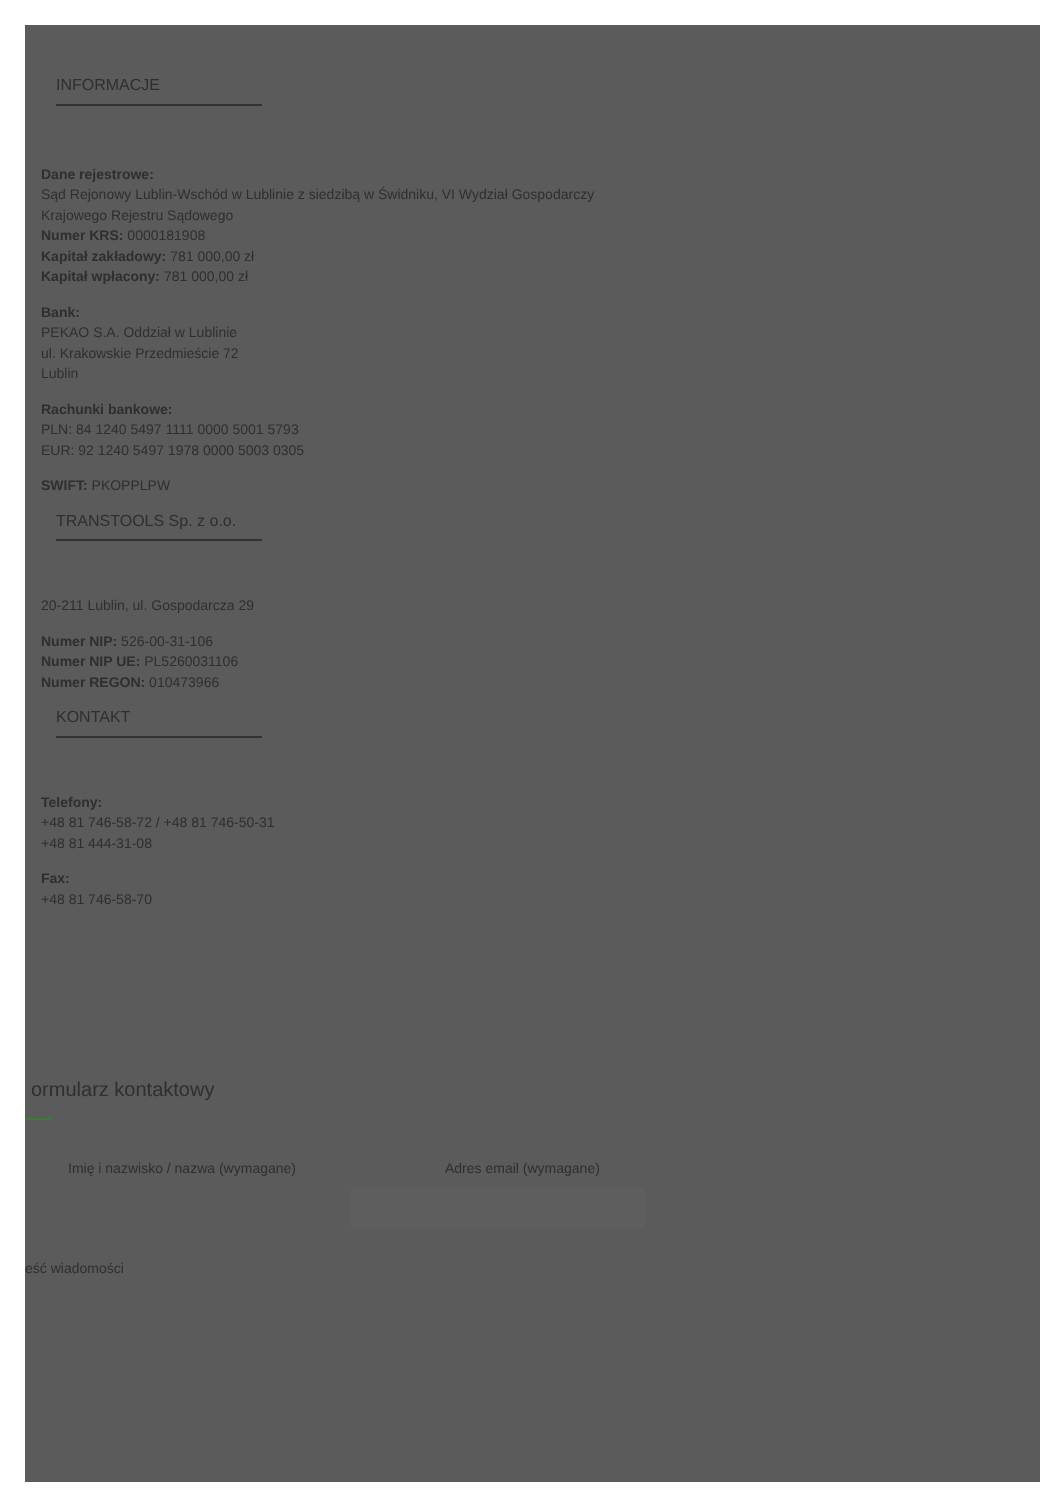INFORMACJE
Dane rejestrowe:
Sąd Rejonowy Lublin-Wschód w Lublinie z siedzibą w Świdniku, VI Wydział Gospodarczy
Krajowego Rejestru Sądowego
Numer KRS: 0000181908
Kapitał zakładowy: 781 000,00 zł
Kapitał wpłacony: 781 000,00 zł
Bank:
PEKAO S.A. Oddział w Lublinie
ul. Krakowskie Przedmieście 72
Lublin
Rachunki bankowe:
PLN: 84 1240 5497 1111 0000 5001 5793
EUR: 92 1240 5497 1978 0000 5003 0305
SWIFT: PKOPPLPW
TRANSTOOLS Sp. z o.o.
20-211 Lublin, ul. Gospodarcza 29
Numer NIP: 526-00-31-106
Numer NIP UE: PL5260031106
Numer REGON: 010473966
KONTAKT
Telefony:
+48 81 746-58-72 / +48 81 746-50-31
+48 81 444-31-08
Fax:
+48 81 746-58-70
ormularz kontaktowy
Imię i nazwisko / nazwa (wymagane) Adres email (wymagane)
eść wiadomości